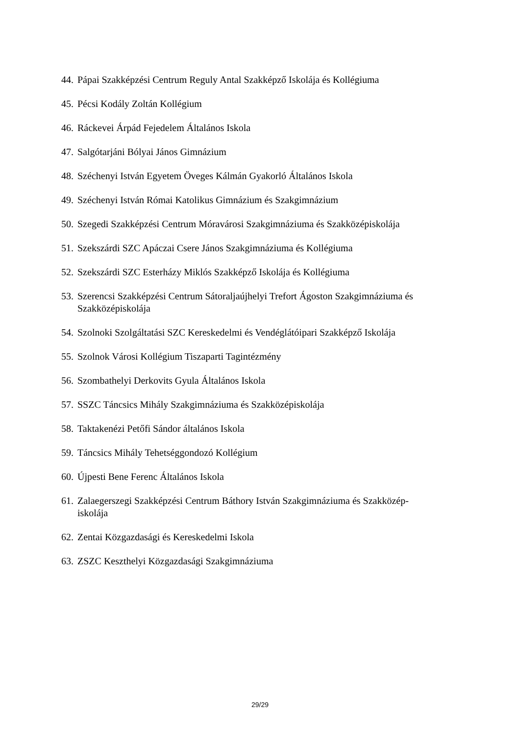44. Pápai Szakképzési Centrum Reguly Antal Szakképző Iskolája és Kollégiuma
45. Pécsi Kodály Zoltán Kollégium
46. Ráckevei Árpád Fejedelem Általános Iskola
47. Salgótarjáni Bólyai János Gimnázium
48. Széchenyi István Egyetem Öveges Kálmán Gyakorló Általános Iskola
49. Széchenyi István Római Katolikus Gimnázium és Szakgimnázium
50. Szegedi Szakképzési Centrum Móravárosi Szakgimnáziuma és Szakközépiskolája
51. Szekszárdi SZC Apáczai Csere János Szakgimnáziuma és Kollégiuma
52. Szekszárdi SZC Esterházy Miklós Szakképző Iskolája és Kollégiuma
53. Szerencsi Szakképzési Centrum Sátoraljaújhelyi Trefort Ágoston Szakgimnáziuma és Szakközépiskolája
54. Szolnoki Szolgáltatási SZC Kereskedelmi és Vendéglátóipari Szakképző Iskolája
55. Szolnok Városi Kollégium Tiszaparti Tagintézmény
56. Szombathelyi Derkovits Gyula Általános Iskola
57. SSZC Táncsics Mihály Szakgimnáziuma és Szakközépiskolája
58. Taktakenézi Petőfi Sándor általános Iskola
59. Táncsics Mihály Tehetséggondozó Kollégium
60. Újpesti Bene Ferenc Általános Iskola
61. Zalaegerszegi Szakképzési Centrum Báthory István Szakgimnáziuma és Szakközép-
iskolája
62. Zentai Közgazdasági és Kereskedelmi Iskola
63. ZSZC Keszthelyi Közgazdasági Szakgimnáziuma
29/29